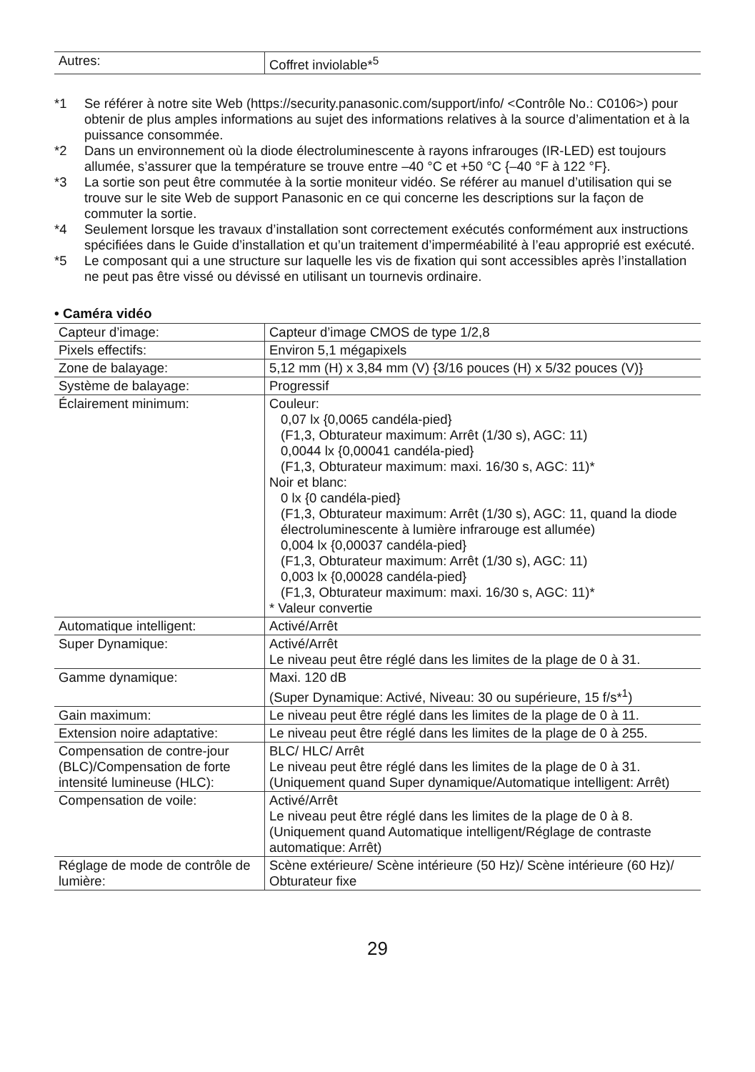| Autres: | Coffret inviolable*<sup>5</sup> |
*1 Se référer à notre site Web (https://security.panasonic.com/support/info/ <Contrôle No.: C0106>) pour obtenir de plus amples informations au sujet des informations relatives à la source d’alimentation et à la puissance consommée.
*2 Dans un environnement où la diode électroluminescente à rayons infrarouges (IR-LED) est toujours allumée, s’assurer que la température se trouve entre –40 °C et +50 °C {–40 °F à 122 °F}.
*3 La sortie son peut être commutée à la sortie moniteur vidéo. Se référer au manuel d’utilisation qui se trouve sur le site Web de support Panasonic en ce qui concerne les descriptions sur la façon de commuter la sortie.
*4 Seulement lorsque les travaux d’installation sont correctement exécutés conformément aux instructions spécifiées dans le Guide d’installation et qu’un traitement d’imperméabilité à l’eau approprié est exécuté.
*5 Le composant qui a une structure sur laquelle les vis de fixation qui sont accessibles après l’installation ne peut pas être vissé ou dévissé en utilisant un tournevis ordinaire.
• Caméra vidéo
| Capteur d’image: | Capteur d’image CMOS de type 1/2,8 |
| Pixels effectifs: | Environ 5,1 mégapixels |
| Zone de balayage: | 5,12 mm (H) x 3,84 mm (V) {3/16 pouces (H) x 5/32 pouces (V)} |
| Système de balayage: | Progressif |
| Éclairement minimum: | Couleur: 0,07 lx {0,0065 candéla-pied} (F1,3, Obturateur maximum: Arrêt (1/30 s), AGC: 11) 0,0044 lx {0,00041 candéla-pied} (F1,3, Obturateur maximum: maxi. 16/30 s, AGC: 11)* Noir et blanc: 0 lx {0 candéla-pied} (F1,3, Obturateur maximum: Arrêt (1/30 s), AGC: 11, quand la diode électroluminescente à lumière infrarouge est allumée) 0,004 lx {0,00037 candéla-pied} (F1,3, Obturateur maximum: Arrêt (1/30 s), AGC: 11) 0,003 lx {0,00028 candéla-pied} (F1,3, Obturateur maximum: maxi. 16/30 s, AGC: 11)* * Valeur convertie |
| Automatique intelligent: | Activé/Arrêt |
| Super Dynamique: | Activé/Arrêt Le niveau peut être réglé dans les limites de la plage de 0 à 31. |
| Gamme dynamique: | Maxi. 120 dB (Super Dynamique: Activé, Niveau: 30 ou supérieure, 15 f/s*<sup>1</sup>) |
| Gain maximum: | Le niveau peut être réglé dans les limites de la plage de 0 à 11. |
| Extension noire adaptative: | Le niveau peut être réglé dans les limites de la plage de 0 à 255. |
| Compensation de contre-jour (BLC)/Compensation de forte intensité lumineuse (HLC): | BLC/ HLC/ Arrêt Le niveau peut être réglé dans les limites de la plage de 0 à 31. (Uniquement quand Super dynamique/Automatique intelligent: Arrêt) |
| Compensation de voile: | Activé/Arrêt Le niveau peut être réglé dans les limites de la plage de 0 à 8. (Uniquement quand Automatique intelligent/Réglage de contraste automatique: Arrêt) |
| Réglage de mode de contrôle de lumière: | Scène extérieure/ Scène intérieure (50 Hz)/ Scène intérieure (60 Hz)/ Obturateur fixe |
29